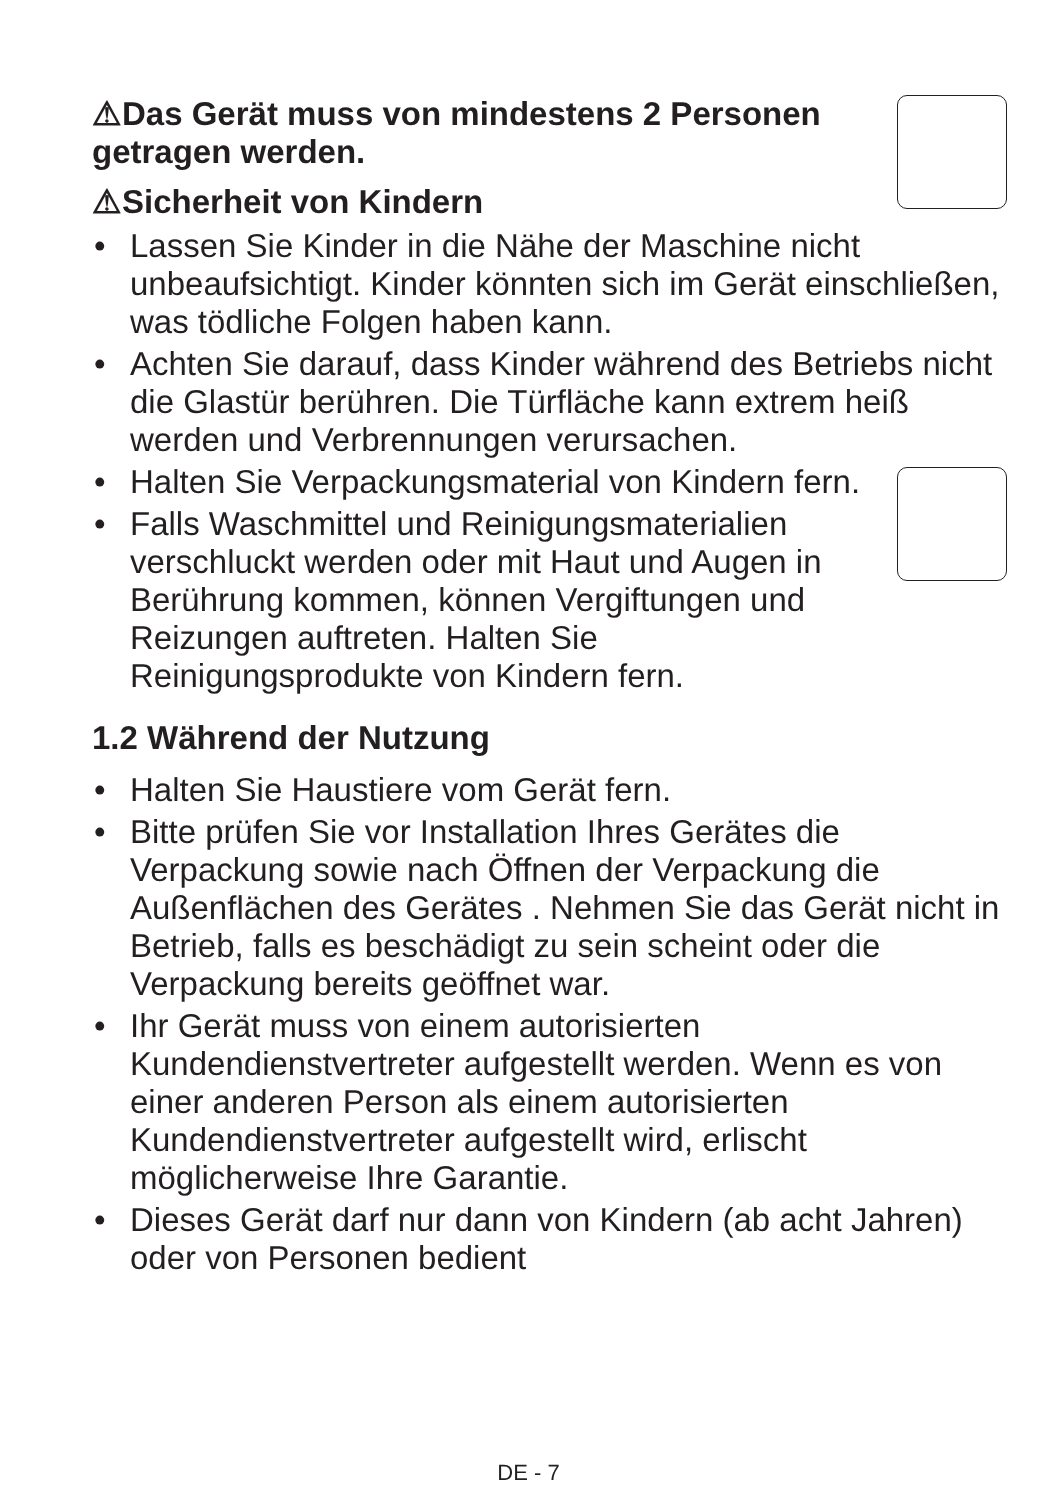⚠Das Gerät muss von mindestens 2 Personen getragen werden.
⚠Sicherheit von Kindern
• Lassen Sie Kinder in die Nähe der Maschine nicht unbeaufsichtigt. Kinder könnten sich im Gerät einschließen, was tödliche Folgen haben kann.
• Achten Sie darauf, dass Kinder während des Betriebs nicht die Glastür berühren. Die Türfläche kann extrem heiß werden und Verbrennungen verursachen.
• Halten Sie Verpackungsmaterial von Kindern fern.
• Falls Waschmittel und Reinigungsmaterialien verschluckt werden oder mit Haut und Augen in Berührung kommen, können Vergiftungen und Reizungen auftreten. Halten Sie Reinigungsprodukte von Kindern fern.
1.2 Während der Nutzung
• Halten Sie Haustiere vom Gerät fern.
• Bitte prüfen Sie vor Installation Ihres Gerätes die Verpackung sowie nach Öffnen der Verpackung die Außenflächen des Gerätes . Nehmen Sie das Gerät nicht in Betrieb, falls es beschädigt zu sein scheint oder die Verpackung bereits geöffnet war.
• Ihr Gerät muss von einem autorisierten Kundendienstvertreter aufgestellt werden. Wenn es von einer anderen Person als einem autorisierten Kundendienstvertreter aufgestellt wird, erlischt möglicherweise Ihre Garantie.
• Dieses Gerät darf nur dann von Kindern (ab acht Jahren) oder von Personen bedient
DE - 7